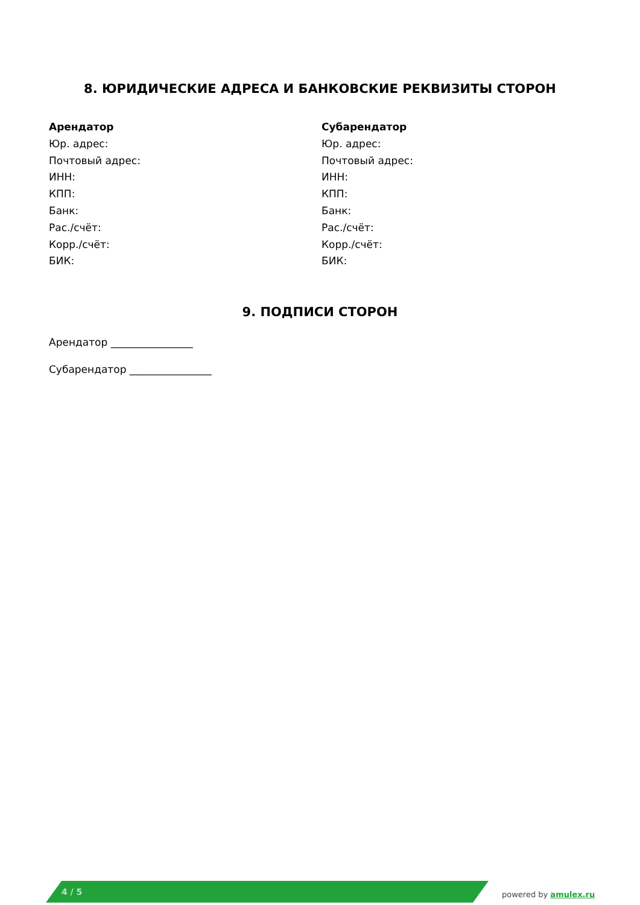8. ЮРИДИЧЕСКИЕ АДРЕСА И БАНКОВСКИЕ РЕКВИЗИТЫ СТОРОН
Арендатор
Юр. адрес:
Почтовый адрес:
ИНН:
КПП:
Банк:
Рас./счёт:
Корр./счёт:
БИК:
Субарендатор
Юр. адрес:
Почтовый адрес:
ИНН:
КПП:
Банк:
Рас./счёт:
Корр./счёт:
БИК:
9. ПОДПИСИ СТОРОН
Арендатор ________________
Субарендатор ________________
4 / 5
powered by amulex.ru